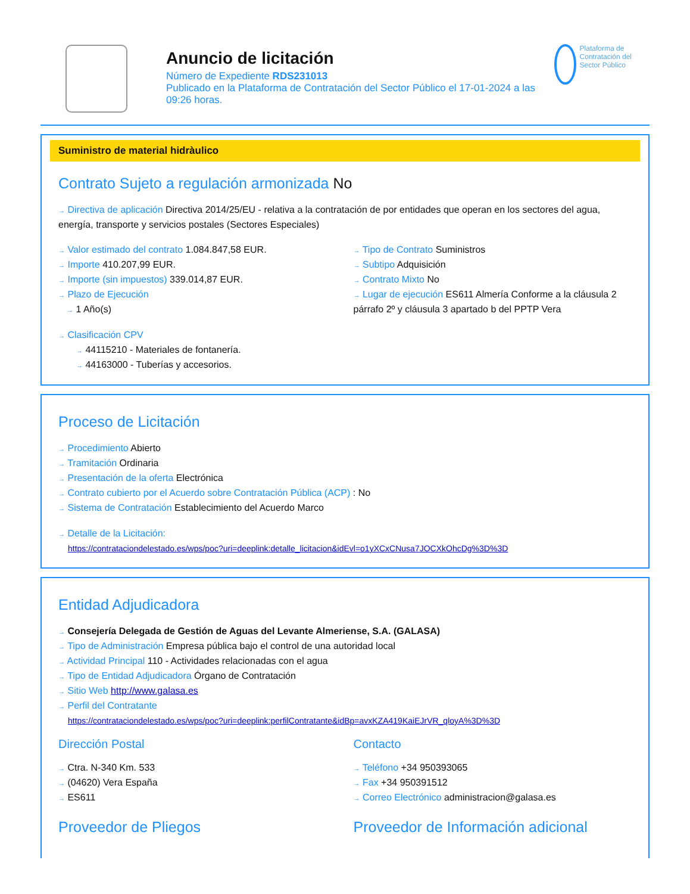Anuncio de licitación
Número de Expediente RDS231013
Publicado en la Plataforma de Contratación del Sector Público el 17-01-2024 a las 09:26 horas.
Plataforma de Contratación del Sector Público
Suministro de material hidràulico
Contrato Sujeto a regulación armonizada No
→ Directiva de aplicación Directiva 2014/25/EU - relativa a la contratación de por entidades que operan en los sectores del agua, energía, transporte y servicios postales (Sectores Especiales)
→ Valor estimado del contrato 1.084.847,58 EUR.
→ Importe 410.207,99 EUR.
→ Importe (sin impuestos) 339.014,87 EUR.
→ Plazo de Ejecución
→ 1 Año(s)
→ Tipo de Contrato Suministros
→ Subtipo Adquisición
→ Contrato Mixto No
→ Lugar de ejecución ES611 Almería Conforme a la cláusula 2 párrafo 2º y cláusula 3 apartado b del PPTP Vera
→ Clasificación CPV
→ 44115210 - Materiales de fontanería.
→ 44163000 - Tuberías y accesorios.
Proceso de Licitación
→ Procedimiento Abierto
→ Tramitación Ordinaria
→ Presentación de la oferta Electrónica
→ Contrato cubierto por el Acuerdo sobre Contratación Pública (ACP) : No
→ Sistema de Contratación Establecimiento del Acuerdo Marco
→ Detalle de la Licitación:
https://contrataciondelestado.es/wps/poc?uri=deeplink:detalle_licitacion&idEvl=o1yXCxCNusa7JOCXkOhcDg%3D%3D
Entidad Adjudicadora
→ Consejería Delegada de Gestión de Aguas del Levante Almeriense, S.A. (GALASA)
→ Tipo de Administración Empresa pública bajo el control de una autoridad local
→ Actividad Principal 110 - Actividades relacionadas con el agua
→ Tipo de Entidad Adjudicadora Órgano de Contratación
→ Sitio Web http://www.galasa.es
→ Perfil del Contratante
https://contrataciondelestado.es/wps/poc?uri=deeplink:perfilContratante&idBp=avxKZA419KaiEJrVR_qloyA%3D%3D
Dirección Postal
→ Ctra. N-340 Km. 533
→ (04620) Vera España
→ ES611
Contacto
→ Teléfono +34 950393065
→ Fax +34 950391512
→ Correo Electrónico administracion@galasa.es
Proveedor de Pliegos Proveedor de Información adicional